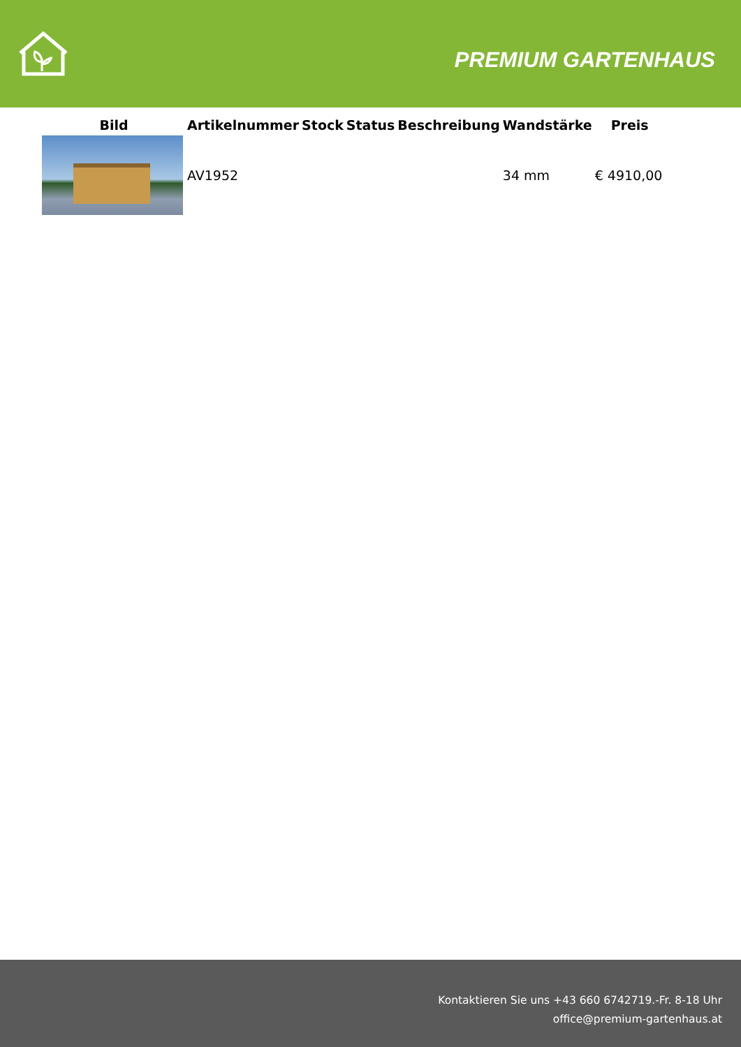PREMIUM GARTENHAUS
| Bild | Artikelnummer | Stock | Status | Beschreibung | Wandstärke | Preis |
| --- | --- | --- | --- | --- | --- | --- |
| | AV1952 | | | | 34 mm | € 4910,00 |
Kontaktieren Sie uns +43 660 6742719.-Fr. 8-18 Uhr
office@premium-gartenhaus.at